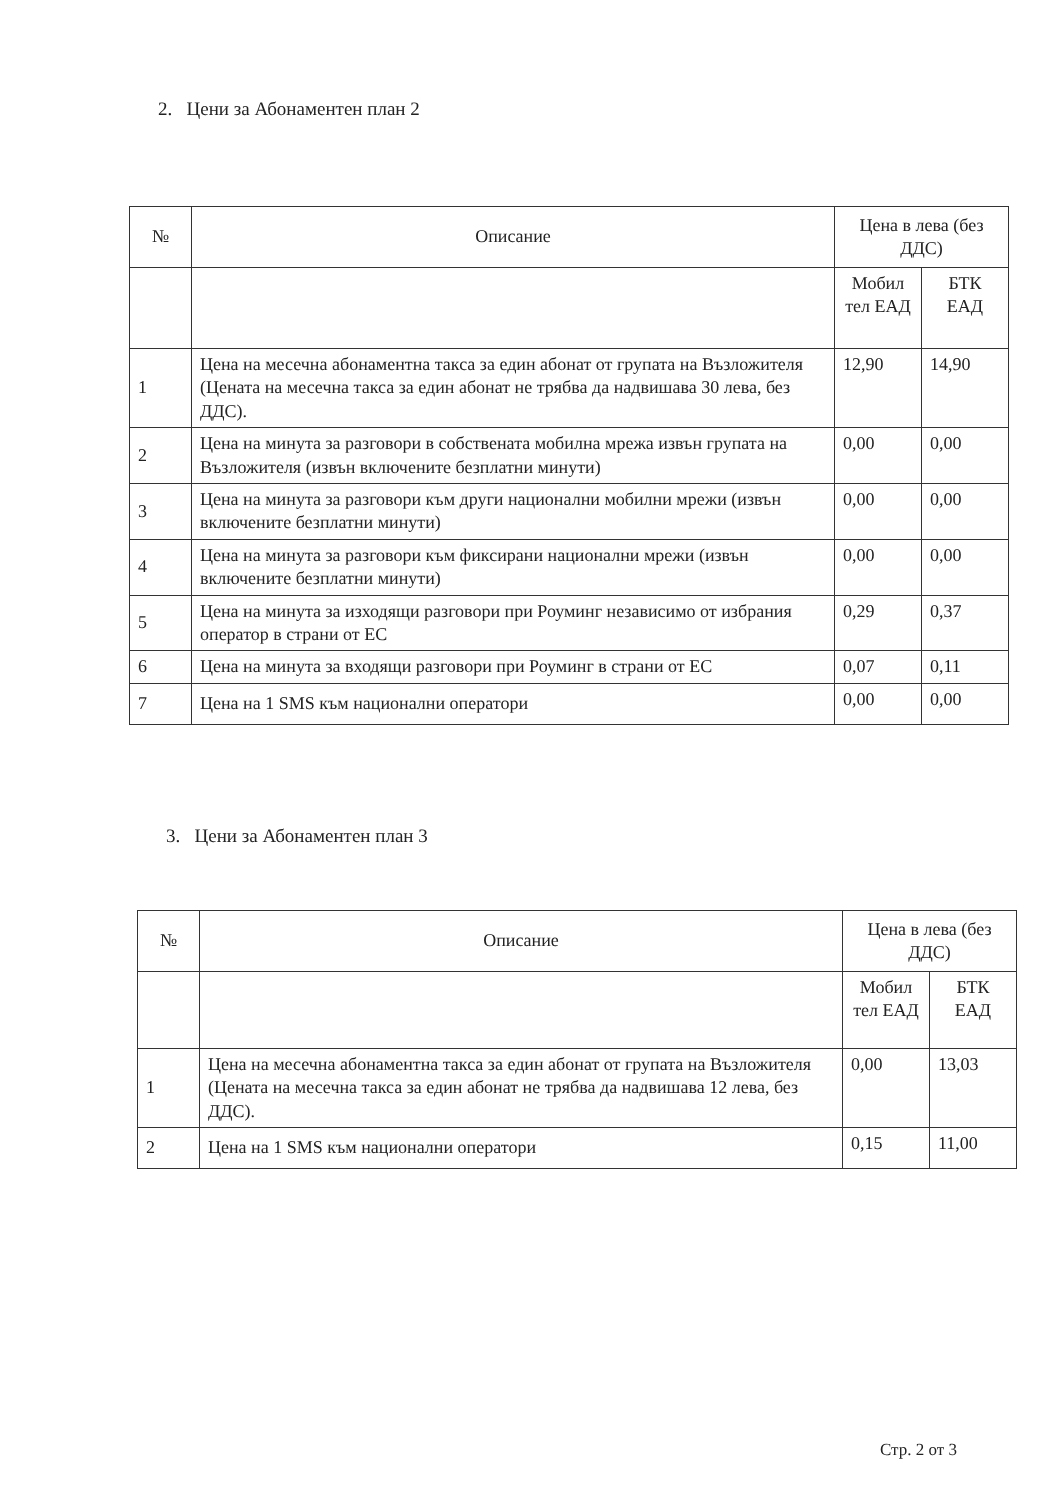2. Цени за Абонаментен план 2
| № | Описание | Цена в лева (без ДДС) | |
| --- | --- | --- | --- |
| | | Мобил тел ЕАД | БТК ЕАД |
| 1 | Цена на месечна абонаментна такса за един абонат от групата на Възложителя (Цената на месечна такса за един абонат не трябва да надвишава 30 лева, без ДДС). | 12,90 | 14,90 |
| 2 | Цена на минута за разговори в собствената мобилна мрежа извън групата на Възложителя (извън включените безплатни минути) | 0,00 | 0,00 |
| 3 | Цена на минута за разговори към други национални мобилни мрежи (извън включените безплатни минути) | 0,00 | 0,00 |
| 4 | Цена на минута за разговори към фиксирани национални мрежи (извън включените безплатни минути) | 0,00 | 0,00 |
| 5 | Цена на минута за изходящи разговори при Роуминг независимо от избрания оператор в страни от ЕС | 0,29 | 0,37 |
| 6 | Цена на минута за входящи разговори при Роуминг в страни от ЕС | 0,07 | 0,11 |
| 7 | Цена на 1 SMS към национални оператори | 0,00 | 0,00 |
3. Цени за Абонаментен план 3
| № | Описание | Цена в лева (без ДДС) | |
| --- | --- | --- | --- |
| | | Мобил тел ЕАД | БТК ЕАД |
| 1 | Цена на месечна абонаментна такса за един абонат от групата на Възложителя (Цената на месечна такса за един абонат не трябва да надвишава 12 лева, без ДДС). | 0,00 | 13,03 |
| 2 | Цена на 1 SMS към национални оператори | 0,15 | 11,00 |
Стр. 2 от 3